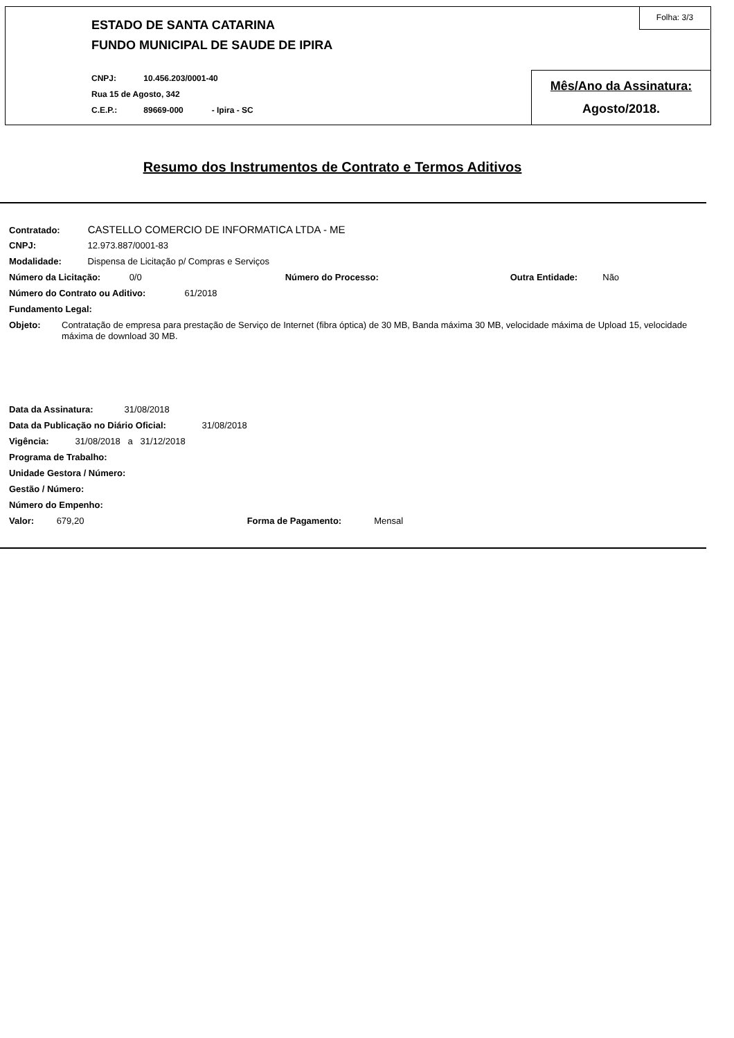Folha: 3/3
ESTADO DE SANTA CATARINA
FUNDO MUNICIPAL DE SAUDE DE IPIRA
CNPJ: 10.456.203/0001-40
Rua 15 de Agosto, 342
C.E.P.: 89669-000 - Ipira - SC
Mês/Ano da Assinatura:
Agosto/2018.
Resumo dos Instrumentos de Contrato e Termos Aditivos
Contratado: CASTELLO COMERCIO DE INFORMATICA LTDA - ME
CNPJ: 12.973.887/0001-83
Modalidade: Dispensa de Licitação p/ Compras e Serviços
Número da Licitação: 0/0 Número do Processo: Outra Entidade: Não
Número do Contrato ou Aditivo: 61/2018
Fundamento Legal:
Objeto: Contratação de empresa para prestação de Serviço de Internet (fibra óptica) de 30 MB, Banda máxima 30 MB, velocidade máxima de Upload 15, velocidade máxima de download 30 MB.
Data da Assinatura: 31/08/2018
Data da Publicação no Diário Oficial: 31/08/2018
Vigência: 31/08/2018 a 31/12/2018
Programa de Trabalho:
Unidade Gestora / Número:
Gestão / Número:
Número do Empenho:
Valor: 679,20 Forma de Pagamento: Mensal